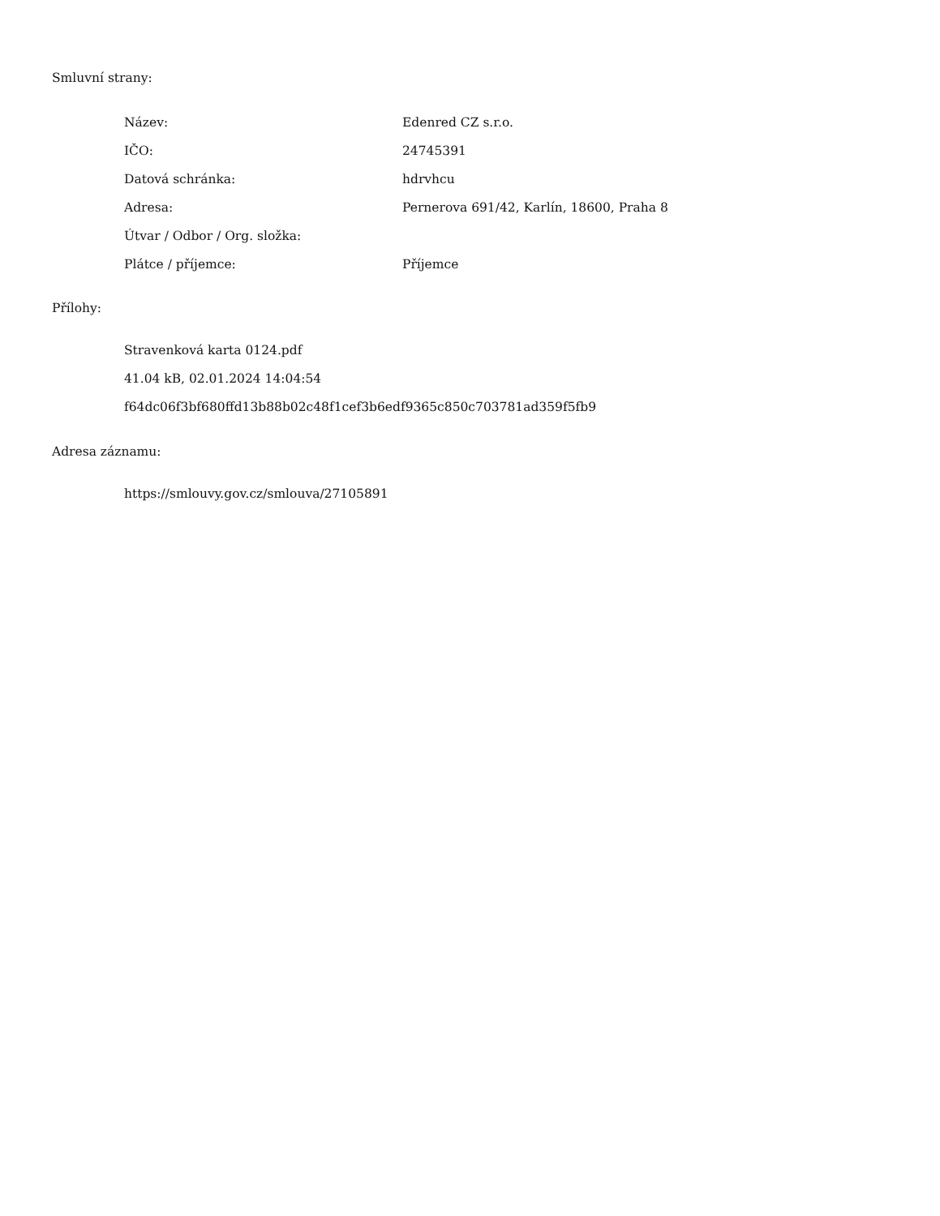Smluvní strany:
| Název: | Edenred CZ s.r.o. |
| IČO: | 24745391 |
| Datová schránka: | hdrvhcu |
| Adresa: | Pernerova 691/42, Karlín, 18600, Praha 8 |
| Útvar / Odbor / Org. složka: | |
| Plátce / příjemce: | Příjemce |
Přílohy:
Stravenková karta 0124.pdf
41.04 kB, 02.01.2024 14:04:54
f64dc06f3bf680ffd13b88b02c48f1cef3b6edf9365c850c703781ad359f5fb9
Adresa záznamu:
https://smlouvy.gov.cz/smlouva/27105891